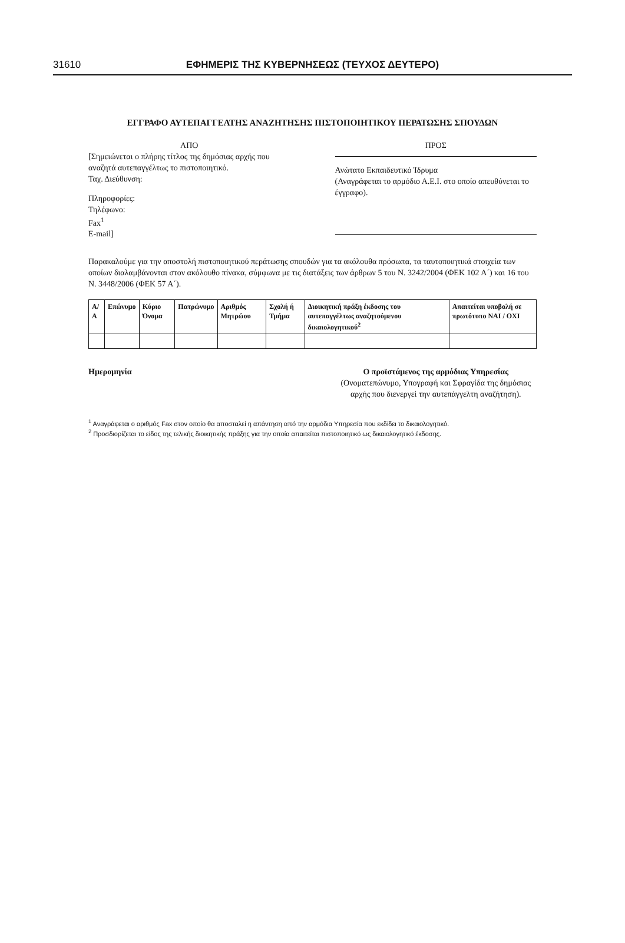31610 ΕΦΗΜΕΡΙΣ ΤΗΣ ΚΥΒΕΡΝΗΣΕΩΣ (ΤΕΥΧΟΣ ΔΕΥΤΕΡΟ)
ΕΓΓΡΑΦΟ ΑΥΤΕΠΑΓΓΕΛΤΗΣ ΑΝΑΖΗΤΗΣΗΣ ΠΙΣΤΟΠΟΙΗΤΙΚΟΥ ΠΕΡΑΤΩΣΗΣ ΣΠΟΥΔΩΝ
ΑΠΟ
[Σημειώνεται ο πλήρης τίτλος της δημόσιας αρχής που αναζητά αυτεπαγγέλτως το πιστοποιητικό.
Ταχ. Διεύθυνση:
Πληροφορίες:
Τηλέφωνο:
Fax<sup>1</sup>
E-mail]
ΠΡΟΣ
Ανώτατο Εκπαιδευτικό Ίδρυμα
(Αναγράφεται το αρμόδιο Α.Ε.Ι. στο οποίο απευθύνεται το έγγραφο).
Παρακαλούμε για την αποστολή πιστοποιητικού περάτωσης σπουδών για τα ακόλουθα πρόσωπα, τα ταυτοποιητικά στοιχεία των οποίων διαλαμβάνονται στον ακόλουθο πίνακα, σύμφωνα με τις διατάξεις των άρθρων 5 του Ν. 3242/2004 (ΦΕΚ 102 Α΄) και 16 του Ν. 3448/2006 (ΦΕΚ 57 Α΄).
| Α/Α | Επώνυμο | Κύριο Όνομα | Πατρώνυμο | Αριθμός Μητρώου | Σχολή ή Τμήμα | Διοικητική πράξη έκδοσης του αυτεπαγγέλτως αναζητούμενου δικαιολογητικού<sup>2</sup> | Απαιτείται υποβολή σε πρωτότυπο ΝΑΙ / ΟΧΙ |
| --- | --- | --- | --- | --- | --- | --- | --- |
Ημερομηνία Ο προϊστάμενος της αρμόδιας Υπηρεσίας
(Ονοματεπώνυμο, Υπογραφή και Σφραγίδα της δημόσιας αρχής που διενεργεί την αυτεπάγγελτη αναζήτηση).
<sup>1</sup> Αναγράφεται ο αριθμός Fax στον οποίο θα αποσταλεί η απάντηση από την αρμόδια Υπηρεσία που εκδίδει το δικαιολογητικό.
<sup>2</sup> Προσδιορίζεται το είδος της τελικής διοικητικής πράξης για την οποία απαιτείται πιστοποιητικό ως δικαιολογητικό έκδοσης.